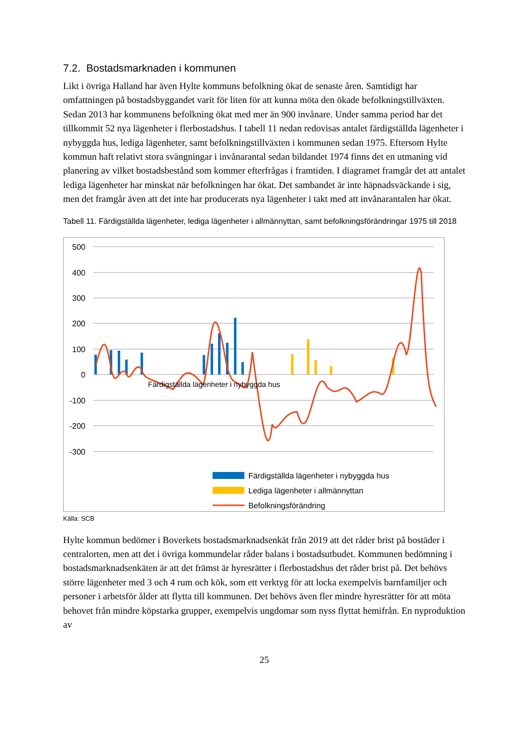7.2. Bostadsmarknaden i kommunen
Likt i övriga Halland har även Hylte kommuns befolkning ökat de senaste åren. Samtidigt har omfattningen på bostadsbyggandet varit för liten för att kunna möta den ökade befolkningstillväxten. Sedan 2013 har kommunens befolkning ökat med mer än 900 invånare. Under samma period har det tillkommit 52 nya lägenheter i flerbostadshus. I tabell 11 nedan redovisas antalet färdigställda lägenheter i nybyggda hus, lediga lägenheter, samt befolkningstillväxten i kommunen sedan 1975. Eftersom Hylte kommun haft relativt stora svängningar i invånarantal sedan bildandet 1974 finns det en utmaning vid planering av vilket bostadsbestånd som kommer efterfrågas i framtiden. I diagramet framgår det att antalet lediga lägenheter har minskat när befolkningen har ökat. Det sambandet är inte häpnadsväckande i sig, men det framgår även att det inte har producerats nya lägenheter i takt med att invånarantalen har ökat.
Tabell 11. Färdigställda lägenheter, lediga lägenheter i allmännyttan, samt befolkningsförändringar 1975 till 2018
500
400
300
200
100
0
-100
-200
-300
Färdigställda lägenheter i nybyggda hus
Färdigställda lägenheter i nybyggda hus
Lediga lägenheter i allmännyttan
Befolkningsförändring
Källa: SCB
Hylte kommun bedömer i Boverkets bostadsmarknadsenkät från 2019 att det råder brist på bostäder i centralorten, men att det i övriga kommundelar råder balans i bostadsutbudet. Kommunen bedömning i bostadsmarknadsenkäten är att det främst är hyresrätter i flerbostadshus det råder brist på. Det behövs större lägenheter med 3 och 4 rum och kök, som ett verktyg för att locka exempelvis barnfamiljer och personer i arbetsför ålder att flytta till kommunen. Det behövs även fler mindre hyresrätter för att möta behovet från mindre köpstarka grupper, exempelvis ungdomar som nyss flyttat hemifrån. En nyproduktion av
25